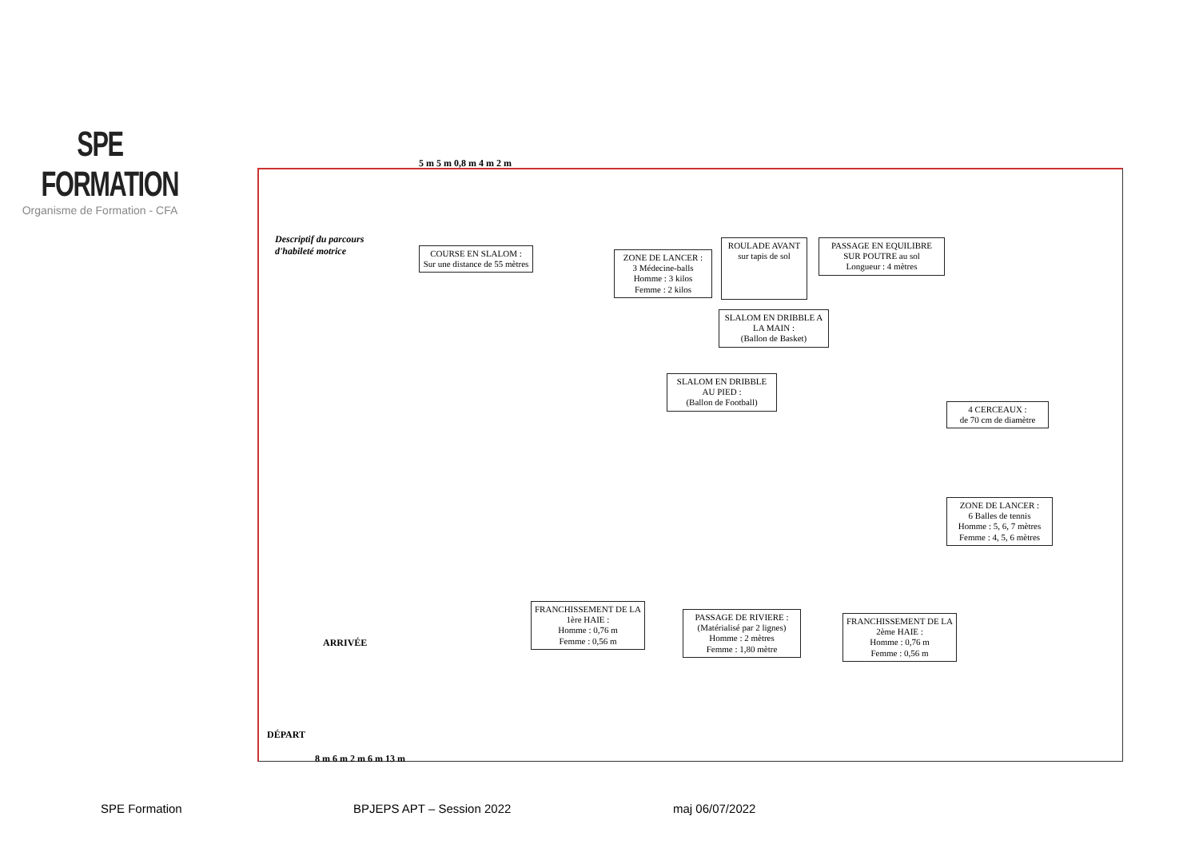SPE FORMATION
Organisme de Formation - CFA
Descriptif du parcours
d'habileté motrice
COURSE EN SLALOM :
Sur une distance de 55 mètres
ZONE DE LANCER :
3 Médecine-balls
Homme : 3 kilos
Femme : 2 kilos
ROULADE AVANT
sur tapis de sol
PASSAGE EN EQUILIBRE SUR POUTRE au sol
Longueur : 4 mètres
SLALOM EN DRIBBLE A LA MAIN :
(Ballon de Basket)
SLALOM EN DRIBBLE AU PIED :
(Ballon de Football)
4 CERCEAUX :
de 70 cm de diamètre
ZONE DE LANCER :
6 Balles de tennis
Homme : 5, 6, 7 mètres
Femme : 4, 5, 6 mètres
FRANCHISSEMENT DE LA 1ère HAIE :
Homme : 0,76 m
Femme : 0,56 m
PASSAGE DE RIVIERE :
(Matérialisé par 2 lignes)
Homme : 2 mètres
Femme : 1,80 mètre
FRANCHISSEMENT DE LA 2ème HAIE :
Homme : 0,76 m
Femme : 0,56 m
ARRIVÉE
DÉPART
8 m 6 m 2 m 6 m 13 m
5 m 5 m 0,8 m 4 m 2 m
SPE Formation BPJEPS APT – Session 2022 maj 06/07/2022